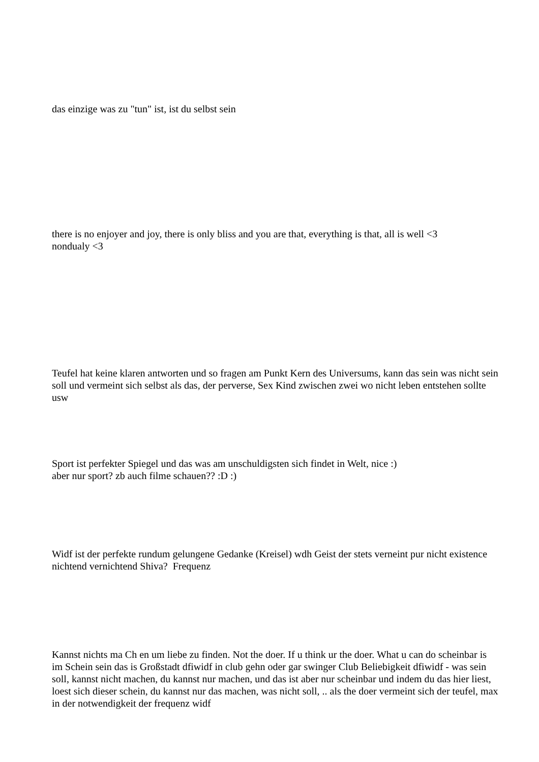das einzige was zu "tun" ist, ist du selbst sein
there is no enjoyer and joy, there is only bliss and you are that, everything is that, all is well <3
nondualy <3
Teufel hat keine klaren antworten und so fragen am Punkt Kern des Universums, kann das sein was nicht sein soll und vermeint sich selbst als das, der perverse, Sex Kind zwischen zwei wo nicht leben entstehen sollte usw
Sport ist perfekter Spiegel und das was am unschuldigsten sich findet in Welt, nice :)
aber nur sport? zb auch filme schauen?? :D :)
Widf ist der perfekte rundum gelungene Gedanke (Kreisel) wdh Geist der stets verneint pur nicht existence nichtend vernichtend Shiva? Frequenz
Kannst nichts ma Ch en um liebe zu finden. Not the doer. If u think ur the doer. What u can do scheinbar is im Schein sein das is Großstadt dfiwidf in club gehn oder gar swinger Club Beliebigkeit dfiwidf - was sein soll, kannst nicht machen, du kannst nur machen, und das ist aber nur scheinbar und indem du das hier liest, loest sich dieser schein, du kannst nur das machen, was nicht soll, .. als the doer vermeint sich der teufel, max in der notwendigkeit der frequenz widf